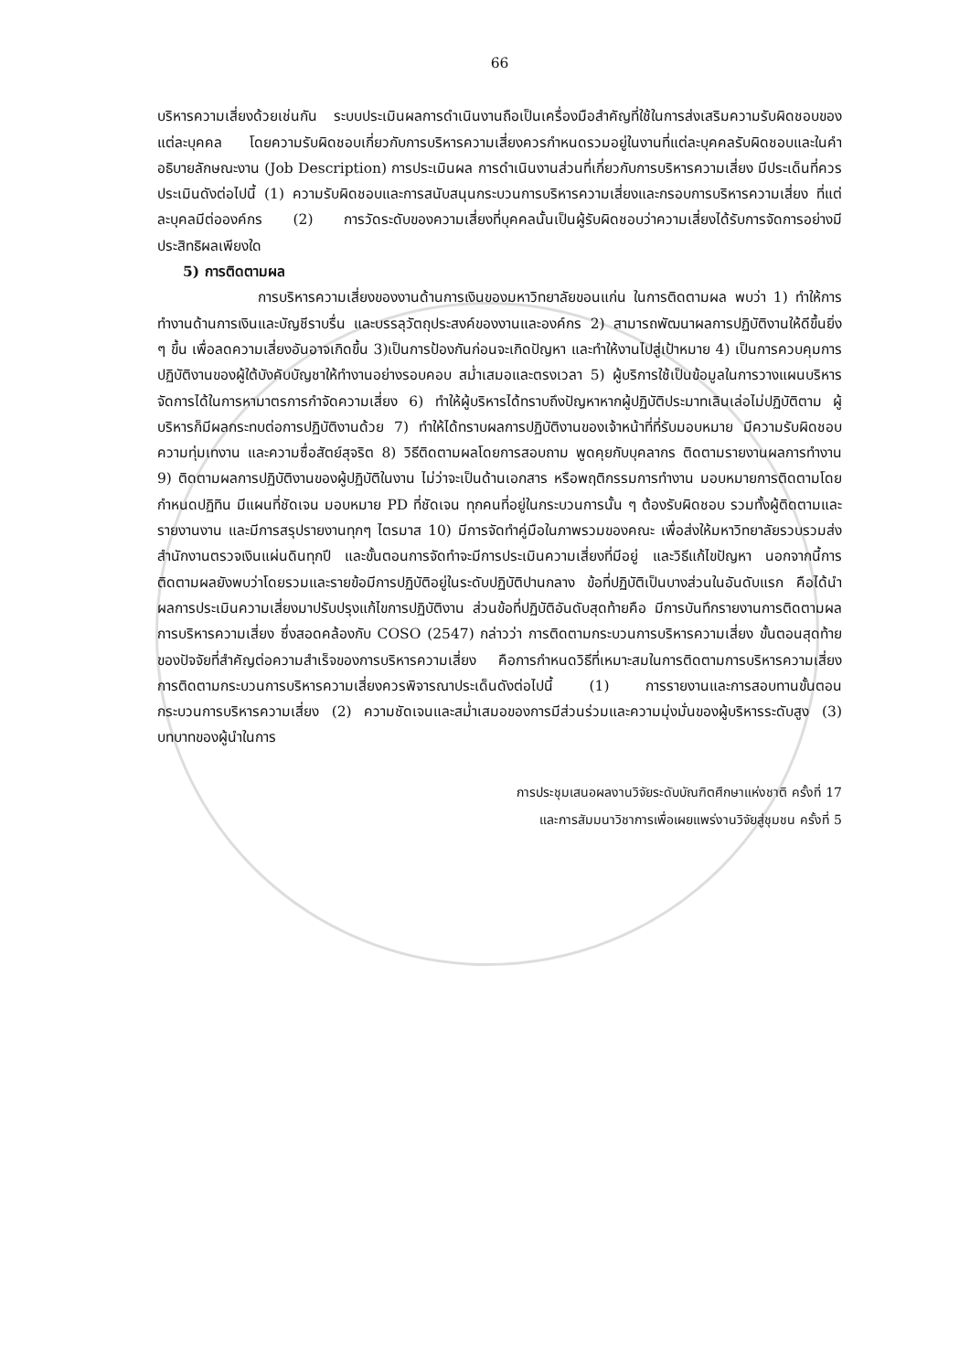66
บริหารความเสี่ยงด้วยเช่นกัน ระบบประเมินผลการดำเนินงานถือเป็นเครื่องมือสำคัญที่ใช้ในการส่งเสริมความรับผิดชอบของแต่ละบุคคล โดยความรับผิดชอบเกี่ยวกับการบริหารความเสี่ยงควรกำหนดรวมอยู่ในงานที่แต่ละบุคคลรับผิดชอบและในคำอธิบายลักษณะงาน (Job Description) การประเมินผล การดำเนินงานส่วนที่เกี่ยวกับการบริหารความเสี่ยง มีประเด็นที่ควรประเมินดังต่อไปนี้ (1) ความรับผิดชอบและการสนับสนุนกระบวนการบริหารความเสี่ยงและกรอบการบริหารความเสี่ยง ที่แต่ละบุคลมีต่อองค์กร (2) การวัดระดับของความเสี่ยงที่บุคคลนั้นเป็นผู้รับผิดชอบว่าความเสี่ยงได้รับการจัดการอย่างมีประสิทธิผลเพียงใด
5) การติดตามผล
การบริหารความเสี่ยงของงานด้านการเงินของมหาวิทยาลัยขอนแก่น ในการติดตามผล พบว่า 1) ทำให้การทำงานด้านการเงินและบัญชีราบรื่น และบรรลุวัตถุประสงค์ของงานและองค์กร 2) สามารถพัฒนาผลการปฏิบัติงานให้ดีขึ้นยิ่ง ๆ ขึ้น เพื่อลดความเสี่ยงอันอาจเกิดขึ้น 3)เป็นการป้องกันก่อนจะเกิดปัญหา และทำให้งานไปสู่เป้าหมาย 4) เป็นการควบคุมการปฏิบัติงานของผู้ใต้บังคับบัญชาให้ทำงานอย่างรอบคอบ สม่ำเสมอและตรงเวลา 5) ผู้บริการใช้เป็นข้อมูลในการวางแผนบริหารจัดการได้ในการหามาตรการกำจัดความเสี่ยง 6) ทำให้ผู้บริหารได้ทราบถึงปัญหาหากผู้ปฏิบัติประมาทเลินเล่อไม่ปฏิบัติตาม ผู้บริหารก็มีผลกระทบต่อการปฏิบัติงานด้วย 7) ทำให้ได้ทราบผลการปฏิบัติงานของเจ้าหน้าที่ที่รับมอบหมาย มีความรับผิดชอบ ความทุ่มเทงาน และความซื่อสัตย์สุจริต 8) วิธีติดตามผลโดยการสอบถาม พูดคุยกับบุคลากร ติดตามรายงานผลการทำงาน 9) ติดตามผลการปฏิบัติงานของผู้ปฏิบัติในงาน ไม่ว่าจะเป็นด้านเอกสาร หรือพฤติกรรมการทำงาน มอบหมายการติดตามโดยกำหนดปฏิทิน มีแผนที่ชัดเจน มอบหมาย PD ที่ชัดเจน ทุกคนที่อยู่ในกระบวนการนั้น ๆ ต้องรับผิดชอบ รวมทั้งผู้ติดตามและรายงานงาน และมีการสรุปรายงานทุกๆ ไตรมาส 10) มีการจัดทำคู่มือในภาพรวมของคณะ เพื่อส่งให้มหาวิทยาลัยรวบรวมส่งสำนักงานตรวจเงินแผ่นดินทุกปี และขั้นตอนการจัดทำจะมีการประเมินความเสี่ยงที่มีอยู่ และวิธีแก้ไขปัญหา นอกจากนี้การติดตามผลยังพบว่าโดยรวมและรายข้อมีการปฏิบัติอยู่ในระดับปฏิบัติปานกลาง ข้อที่ปฏิบัติเป็นบางส่วนในอันดับแรก คือได้นำผลการประเมินความเสี่ยงมาปรับปรุงแก้ไขการปฏิบัติงาน ส่วนข้อที่ปฏิบัติอันดับสุดท้ายคือ มีการบันทึกรายงานการติดตามผลการบริหารความเสี่ยง ซึ่งสอดคล้องกับ COSO (2547) กล่าวว่า การติดตามกระบวนการบริหารความเสี่ยง ขั้นตอนสุดท้ายของปัจจัยที่สำคัญต่อความสำเร็จของการบริหารความเสี่ยง คือการกำหนดวิธีที่เหมาะสมในการติดตามการบริหารความเสี่ยง การติดตามกระบวนการบริหารความเสี่ยงควรพิจารณาประเด็นดังต่อไปนี้ (1) การรายงานและการสอบทานขั้นตอนกระบวนการบริหารความเสี่ยง (2) ความชัดเจนและสม่ำเสมอของการมีส่วนร่วมและความมุ่งมั่นของผู้บริหารระดับสูง (3) บทบาทของผู้นำในการ
การประชุมเสนอผลงานวิจัยระดับบัณฑิตศึกษาแห่งชาติ ครั้งที่ 17
และการสัมมนาวิชาการเพื่อเผยแพร่งานวิจัยสู่ชุมชน ครั้งที่ 5